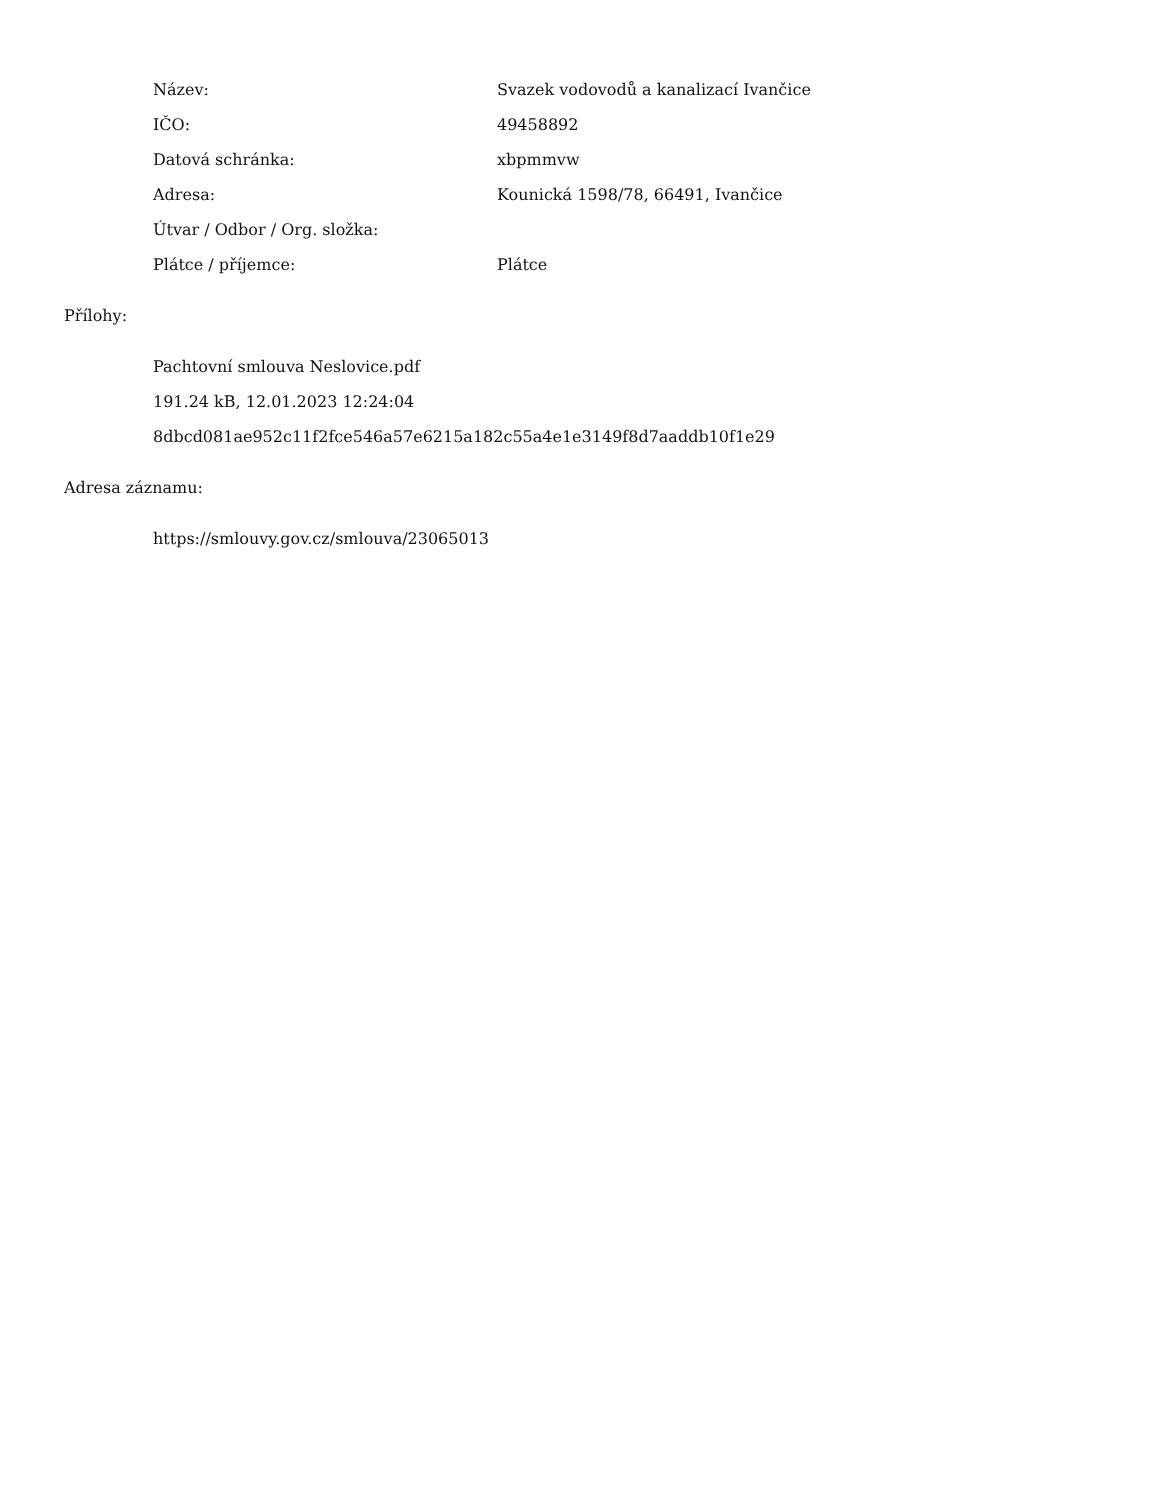| Název: | Svazek vodovodů a kanalizací Ivančice |
| IČO: | 49458892 |
| Datová schránka: | xbpmmvw |
| Adresa: | Kounická 1598/78, 66491, Ivančice |
| Útvar / Odbor / Org. složka: | |
| Plátce / příjemce: | Plátce |
Přílohy:
Pachtovní smlouva Neslovice.pdf
191.24 kB, 12.01.2023 12:24:04
8dbcd081ae952c11f2fce546a57e6215a182c55a4e1e3149f8d7aaddb10f1e29
Adresa záznamu:
https://smlouvy.gov.cz/smlouva/23065013